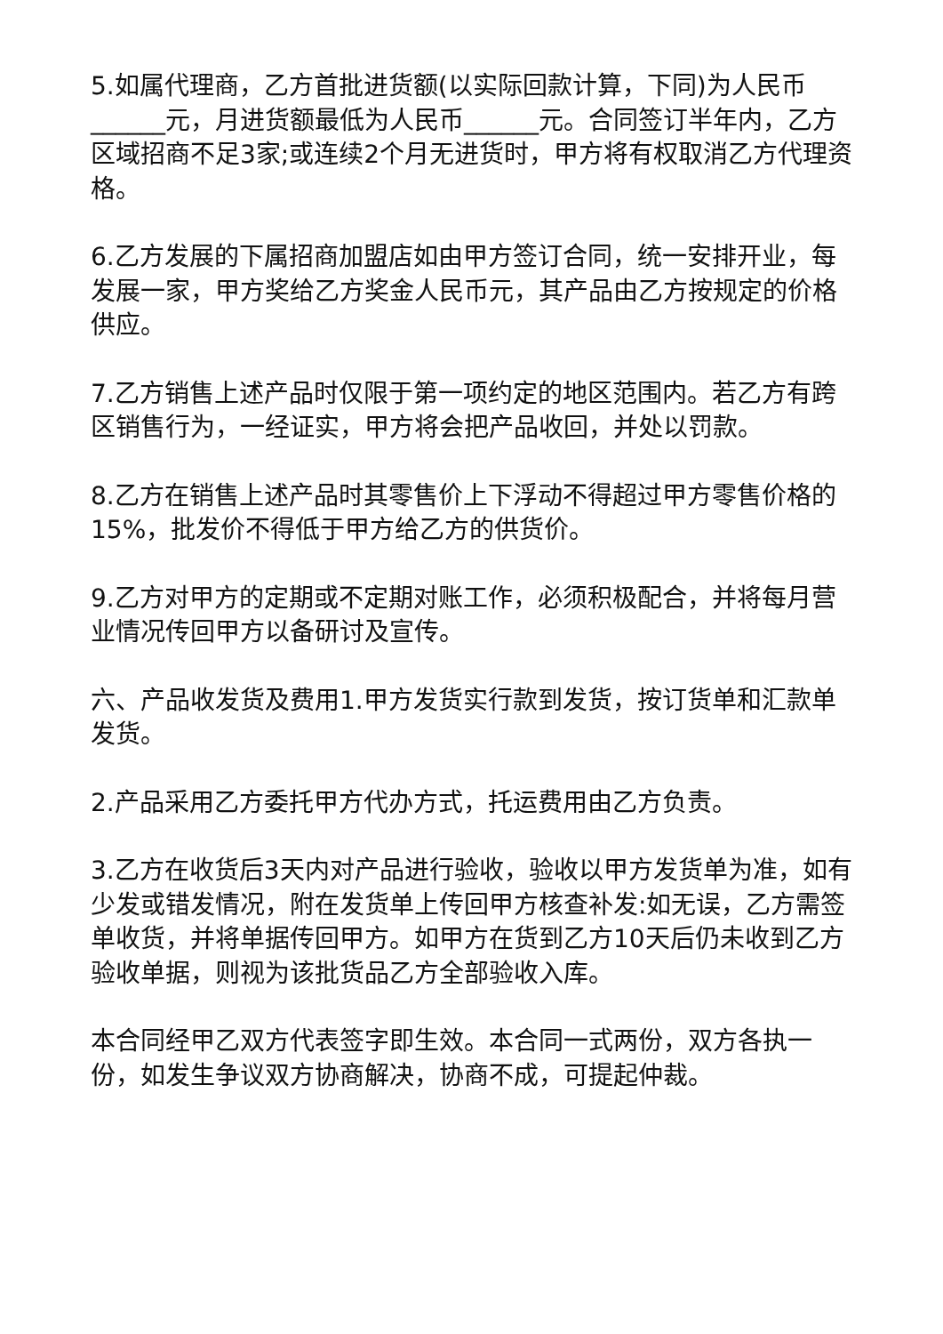5.如属代理商，乙方首批进货额(以实际回款计算，下同)为人民币______元，月进货额最低为人民币______元。合同签订半年内，乙方区域招商不足3家;或连续2个月无进货时，甲方将有权取消乙方代理资格。
6.乙方发展的下属招商加盟店如由甲方签订合同，统一安排开业，每发展一家，甲方奖给乙方奖金人民币元，其产品由乙方按规定的价格供应。
7.乙方销售上述产品时仅限于第一项约定的地区范围内。若乙方有跨区销售行为，一经证实，甲方将会把产品收回，并处以罚款。
8.乙方在销售上述产品时其零售价上下浮动不得超过甲方零售价格的15%，批发价不得低于甲方给乙方的供货价。
9.乙方对甲方的定期或不定期对账工作，必须积极配合，并将每月营业情况传回甲方以备研讨及宣传。
六、产品收发货及费用1.甲方发货实行款到发货，按订货单和汇款单发货。
2.产品采用乙方委托甲方代办方式，托运费用由乙方负责。
3.乙方在收货后3天内对产品进行验收，验收以甲方发货单为准，如有少发或错发情况，附在发货单上传回甲方核查补发:如无误，乙方需签单收货，并将单据传回甲方。如甲方在货到乙方10天后仍未收到乙方验收单据，则视为该批货品乙方全部验收入库。
本合同经甲乙双方代表签字即生效。本合同一式两份，双方各执一份，如发生争议双方协商解决，协商不成，可提起仲裁。